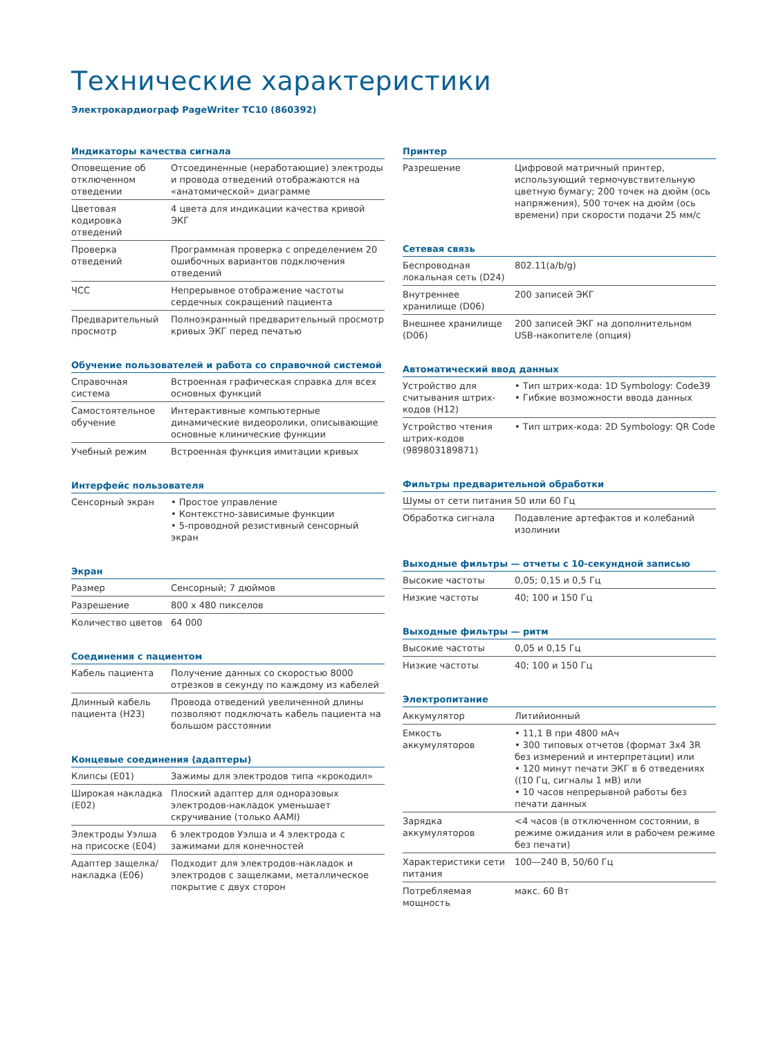Технические характеристики
Электрокардиограф PageWriter TC10 (860392)
Индикаторы качества сигнала
| Оповещение об отключенном отведении | Отсоединенные (неработающие) электроды и провода отведений отображаются на «анатомической» диаграмме |
| Цветовая кодировка отведений | 4 цвета для индикации качества кривой ЭКГ |
| Проверка отведений | Программная проверка с определением 20 ошибочных вариантов подключения отведений |
| ЧСС | Непрерывное отображение частоты сердечных сокращений пациента |
| Предварительный просмотр | Полноэкранный предварительный просмотр кривых ЭКГ перед печатью |
Обучение пользователей и работа со справочной системой
| Справочная система | Встроенная графическая справка для всех основных функций |
| Самостоятельное обучение | Интерактивные компьютерные динамические видеоролики, описывающие основные клинические функции |
| Учебный режим | Встроенная функция имитации кривых |
Интерфейс пользователя
| Сенсорный экран | • Простое управление • Контекстно-зависимые функции • 5-проводной резистивный сенсорный экран |
Экран
| Размер | Сенсорный; 7 дюймов |
| Разрешение | 800 x 480 пикселов |
| Количество цветов | 64 000 |
Соединения с пациентом
| Кабель пациента | Получение данных со скоростью 8000 отрезков в секунду по каждому из кабелей |
| Длинный кабель пациента (H23) | Провода отведений увеличенной длины позволяют подключать кабель пациента на большом расстоянии |
Концевые соединения (адаптеры)
| Клипсы (E01) | Зажимы для электродов типа «крокодил» |
| Широкая накладка (E02) | Плоский адаптер для одноразовых электродов-накладок уменьшает скручивание (только AAMI) |
| Электроды Уэлша на присоске (E04) | 6 электродов Уэлша и 4 электрода с зажимами для конечностей |
| Адаптер защелка/ накладка (E06) | Подходит для электродов-накладок и электродов с защелками, металлическое покрытие с двух сторон |
Принтер
| Разрешение | Цифровой матричный принтер, использующий термочувствительную цветную бумагу; 200 точек на дюйм (ось напряжения), 500 точек на дюйм (ось времени) при скорости подачи 25 мм/с |
Сетевая связь
| Беспроводная локальная сеть (D24) | 802.11(a/b/g) |
| Внутреннее хранилище (D06) | 200 записей ЭКГ |
| Внешнее хранилище (D06) | 200 записей ЭКГ на дополнительном USB-накопителе (опция) |
Автоматический ввод данных
| Устройство для считывания штрих-кодов (H12) | • Тип штрих-кода: 1D Symbology: Code39 • Гибкие возможности ввода данных |
| Устройство чтения штрих-кодов (989803189871) | • Тип штрих-кода: 2D Symbology: QR Code |
Фильтры предварительной обработки
| Шумы от сети питания | 50 или 60 Гц |
| Обработка сигнала | Подавление артефактов и колебаний изолинии |
Выходные фильтры — отчеты с 10-секундной записью
| Высокие частоты | 0,05; 0,15 и 0,5 Гц |
| Низкие частоты | 40; 100 и 150 Гц |
Выходные фильтры — ритм
| Высокие частоты | 0,05 и 0,15 Гц |
| Низкие частоты | 40; 100 и 150 Гц |
Электропитание
| Аккумулятор | Литийионный |
| Емкость аккумуляторов | • 11,1 В при 4800 мАч • 300 типовых отчетов (формат 3x4 3R без измерений и интерпретации) или • 120 минут печати ЭКГ в 6 отведениях ((10 Гц, сигналы 1 мВ) или • 10 часов непрерывной работы без печати данных |
| Зарядка аккумуляторов | <4 часов (в отключенном состоянии, в режиме ожидания или в рабочем режиме без печати) |
| Характеристики сети питания | 100—240 В, 50/60 Гц |
| Потребляемая мощность | макс. 60 Вт |